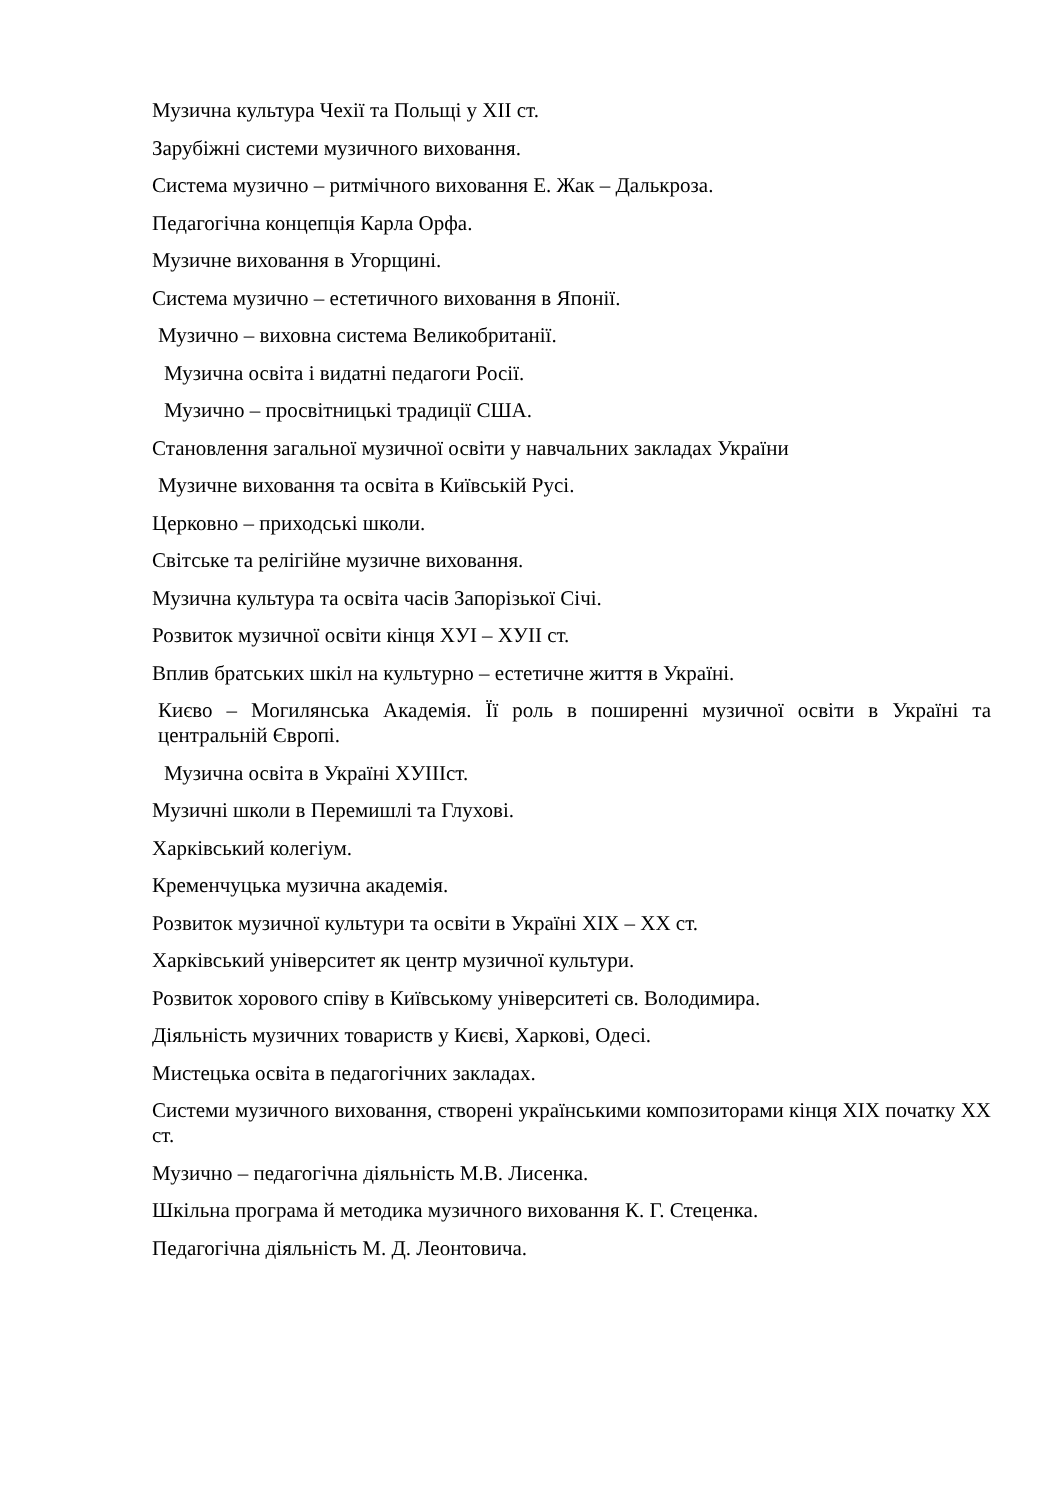Музична культура Чехії та Польщі у XII ст.
Зарубіжні системи музичного виховання.
Система музично – ритмічного виховання Е. Жак – Далькроза.
Педагогічна концепція Карла Орфа.
Музичне виховання в Угорщині.
Система музично – естетичного виховання в Японії.
Музично – виховна система Великобританії.
Музична освіта і видатні педагоги Росії.
Музично – просвітницькі традиції США.
Становлення загальної музичної освіти у навчальних закладах України
Музичне виховання та освіта в Київській Русі.
Церковно – приходські школи.
Світське та релігійне музичне виховання.
Музична культура та освіта часів Запорізької Січі.
Розвиток музичної освіти кінця ХУІ – ХУІІ ст.
Вплив братських шкіл на культурно – естетичне життя в Україні.
Києво – Могилянська Академія. Її роль в поширенні музичної освіти в Україні та центральній Європі.
Музична освіта в Україні ХУІІІст.
Музичні школи в Перемишлі та Глухові.
Харківський колегіум.
Кременчуцька музична академія.
Розвиток музичної культури та освіти в Україні XIX – XX ст.
Харківський університет як центр музичної культури.
Розвиток хорового співу в Київському університеті св. Володимира.
Діяльність музичних товариств у Києві, Харкові, Одесі.
Мистецька освіта в педагогічних закладах.
Системи музичного виховання, створені українськими композиторами кінця XIX початку XX ст.
Музично – педагогічна діяльність М.В. Лисенка.
Шкільна програма й методика музичного виховання К. Г. Стеценка.
Педагогічна діяльність М. Д. Леонтовича.